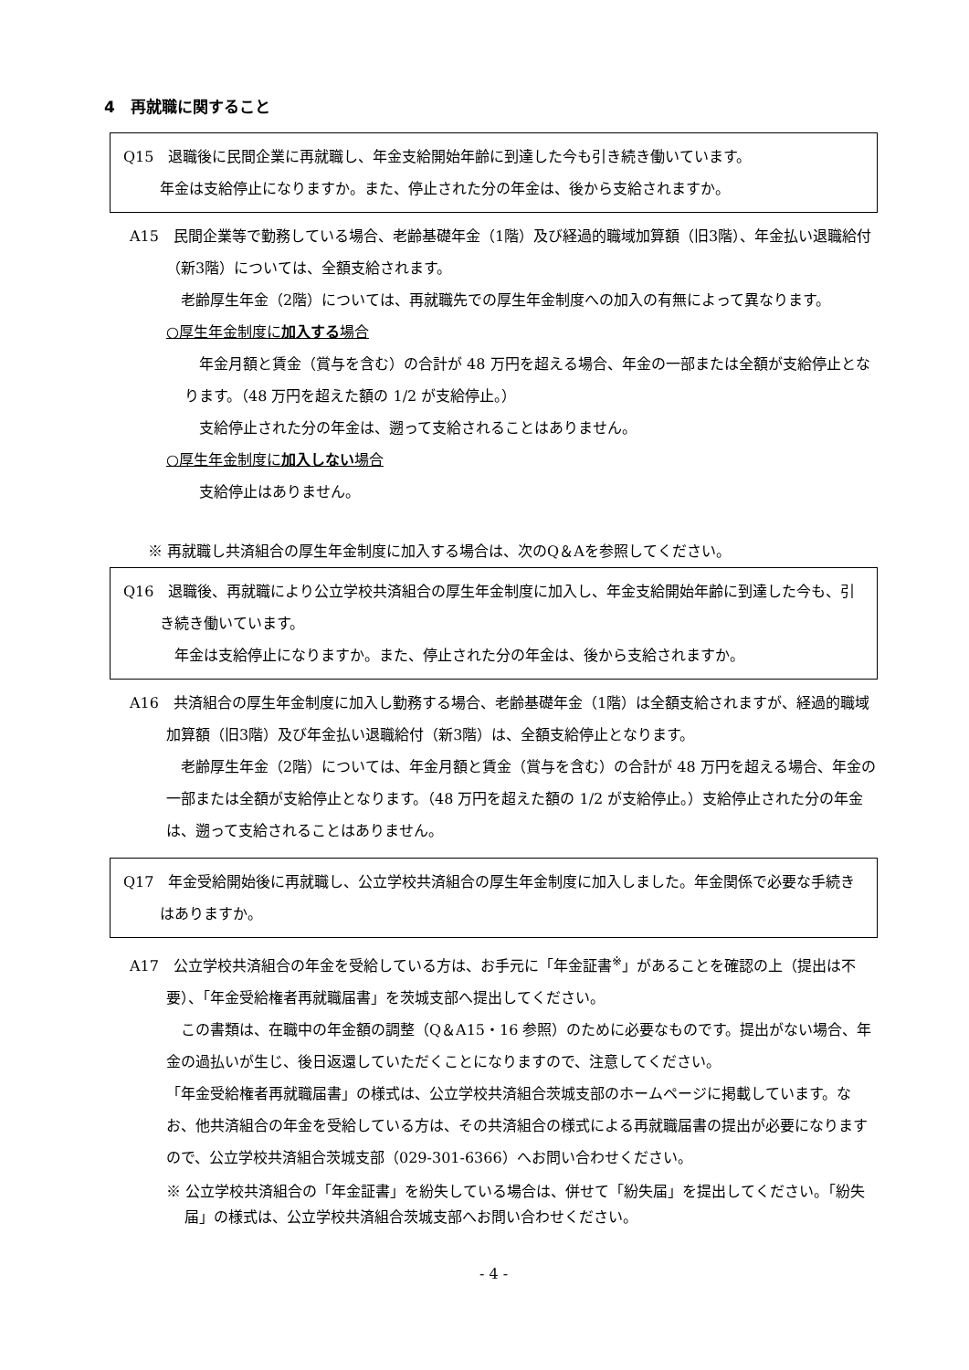4　再就職に関すること
Q15　退職後に民間企業に再就職し、年金支給開始年齢に到達した今も引き続き働いています。
年金は支給停止になりますか。また、停止された分の年金は、後から支給されますか。
A15　民間企業等で勤務している場合、老齢基礎年金（1階）及び経過的職域加算額（旧3階）、年金払い退職給付（新3階）については、全額支給されます。
　老齢厚生年金（2階）については、再就職先での厚生年金制度への加入の有無によって異なります。
○厚生年金制度に加入する場合
　年金月額と賃金（賞与を含む）の合計が 48 万円を超える場合、年金の一部または全額が支給停止となります。（48 万円を超えた額の 1/2 が支給停止。）
　支給停止された分の年金は、遡って支給されることはありません。
○厚生年金制度に加入しない場合
　支給停止はありません。
※ 再就職し共済組合の厚生年金制度に加入する場合は、次のQ＆Aを参照してください。
Q16　退職後、再就職により公立学校共済組合の厚生年金制度に加入し、年金支給開始年齢に到達した今も、引き続き働いています。
　年金は支給停止になりますか。また、停止された分の年金は、後から支給されますか。
A16　共済組合の厚生年金制度に加入し勤務する場合、老齢基礎年金（1階）は全額支給されますが、経過的職域加算額（旧3階）及び年金払い退職給付（新3階）は、全額支給停止となります。
　老齢厚生年金（2階）については、年金月額と賃金（賞与を含む）の合計が 48 万円を超える場合、年金の一部または全額が支給停止となります。（48 万円を超えた額の 1/2 が支給停止。）支給停止された分の年金は、遡って支給されることはありません。
Q17　年金受給開始後に再就職し、公立学校共済組合の厚生年金制度に加入しました。年金関係で必要な手続きはありますか。
A17　公立学校共済組合の年金を受給している方は、お手元に「年金証書<sup>※</sup>」があることを確認の上（提出は不要）、「年金受給権者再就職届書」を茨城支部へ提出してください。
　この書類は、在職中の年金額の調整（Q＆A15・16 参照）のために必要なものです。提出がない場合、年金の過払いが生じ、後日返還していただくことになりますので、注意してください。
「年金受給権者再就職届書」の様式は、公立学校共済組合茨城支部のホームページに掲載しています。なお、他共済組合の年金を受給している方は、その共済組合の様式による再就職届書の提出が必要になりますので、公立学校共済組合茨城支部（029-301-6366）へお問い合わせください。
※ 公立学校共済組合の「年金証書」を紛失している場合は、併せて「紛失届」を提出してください。「紛失届」の様式は、公立学校共済組合茨城支部へお問い合わせください。
- 4 -